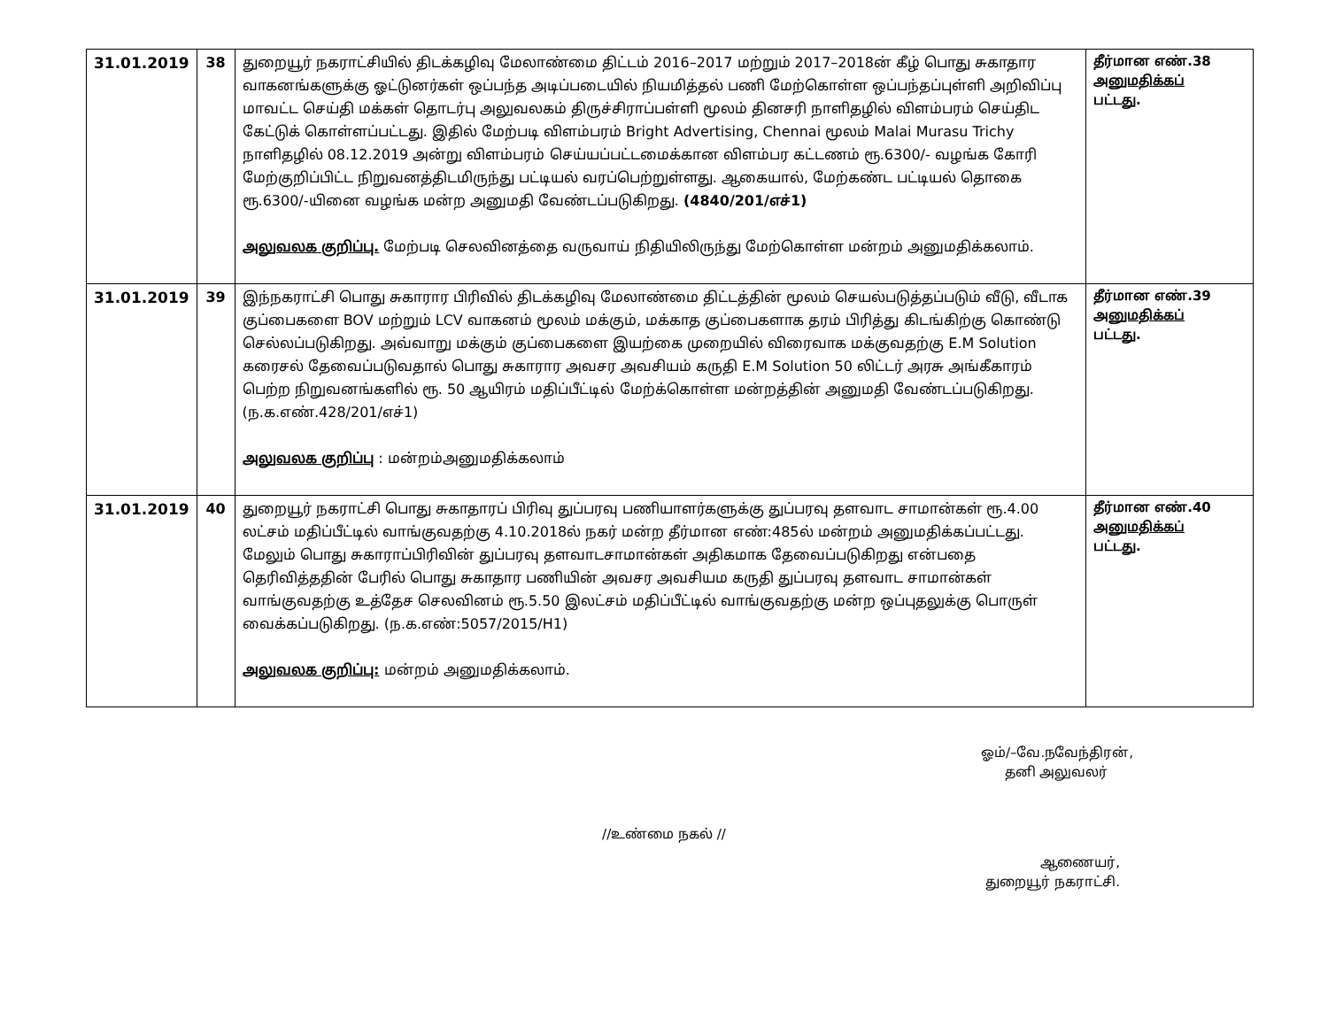| 31.01.2019 | 38 | துறையூர் நகராட்சியில் திடக்கழிவு மேலாண்மை திட்டம் 2016–2017 மற்றும் 2017–2018ன் கீழ் பொது சுகாதார வாகனங்களுக்கு ஓட்டுனர்கள் ஒப்பந்த அடிப்படையில் நியமித்தல் பணி மேற்கொள்ள ஒப்பந்தப்புள்ளி அறிவிப்பு மாவட்ட செய்தி மக்கள் தொடர்பு அலுவலகம் திருச்சிராப்பள்ளி மூலம் தினசரி நாளிதழில் விளம்பரம் செய்திட கேட்டுக் கொள்ளப்பட்டது. இதில் மேற்படி விளம்பரம் Bright Advertising, Chennai மூலம் Malai Murasu Trichy நாளிதழில் 08.12.2019 அன்று விளம்பரம் செய்யப்பட்டமைக்கான விளம்பர கட்டணம் ரூ.6300/- வழங்க கோரி மேற்குறிப்பிட்ட நிறுவனத்திடமிருந்து பட்டியல் வரப்பெற்றுள்ளது. ஆகையால், மேற்கண்ட பட்டியல் தொகை ரூ.6300/-யினை வழங்க மன்ற அனுமதி வேண்டப்படுகிறது. (4840/201/எச்1) அலுவலக குறிப்பு. மேற்படி செலவினத்தை வருவாய் நிதியிலிருந்து மேற்கொள்ள மன்றம் அனுமதிக்கலாம். | தீர்மான எண்.38 அனுமதிக்கப் பட்டது. |
| 31.01.2019 | 39 | இந்நகராட்சி பொது சுகாரார பிரிவில் திடக்கழிவு மேலாண்மை திட்டத்தின் மூலம் செயல்படுத்தப்படும் வீடு, வீடாக குப்பைகளை BOV மற்றும் LCV வாகனம் மூலம் மக்கும், மக்காத குப்பைகளாக தரம் பிரித்து கிடங்கிற்கு கொண்டு செல்லப்படுகிறது. அவ்வாறு மக்கும் குப்பைகளை இயற்கை முறையில் விரைவாக மக்குவதற்கு E.M Solution கரைசல் தேவைப்படுவதால் பொது சுகாரார அவசர அவசியம் கருதி E.M Solution 50 லிட்டர் அரசு அங்கீகாரம் பெற்ற நிறுவனங்களில் ரூ. 50 ஆயிரம் மதிப்பீட்டில் மேற்க்கொள்ள மன்றத்தின் அனுமதி வேண்டப்படுகிறது. (ந.க.எண்.428/201/எச்1) அலுவலக குறிப்பு : மன்றம்அனுமதிக்கலாம் | தீர்மான எண்.39 அனுமதிக்கப் பட்டது. |
| 31.01.2019 | 40 | துறையூர் நகராட்சி பொது சுகாதாரப் பிரிவு துப்பரவு பணியாளர்களுக்கு துப்பரவு தளவாட சாமான்கள் ரூ.4.00 லட்சம் மதிப்பீட்டில் வாங்குவதற்கு 4.10.2018ல் நகர் மன்ற தீர்மான எண்:485ல் மன்றம் அனுமதிக்கப்பட்டது. மேலும் பொது சுகாராப்பிரிவின் துப்பரவு தளவாடசாமான்கள் அதிகமாக தேவைப்படுகிறது என்பதை தெரிவித்ததின் பேரில் பொது சுகாதார பணியின் அவசர அவசியம கருதி துப்பரவு தளவாட சாமான்கள் வாங்குவதற்கு உத்தேச செலவினம் ரூ.5.50 இலட்சம் மதிப்பீட்டில் வாங்குவதற்கு மன்ற ஒப்புதலுக்கு பொருள் வைக்கப்படுகிறது. (ந.க.எண்:5057/2015/H1) அலுவலக குறிப்பு: மன்றம் அனுமதிக்கலாம். | தீர்மான எண்.40 அனுமதிக்கப் பட்டது. |
ஓம்/–வே.நவேந்திரன்,
தனி அலுவலர்
//உண்மை நகல் //
ஆணையர்,
துறையூர் நகராட்சி.